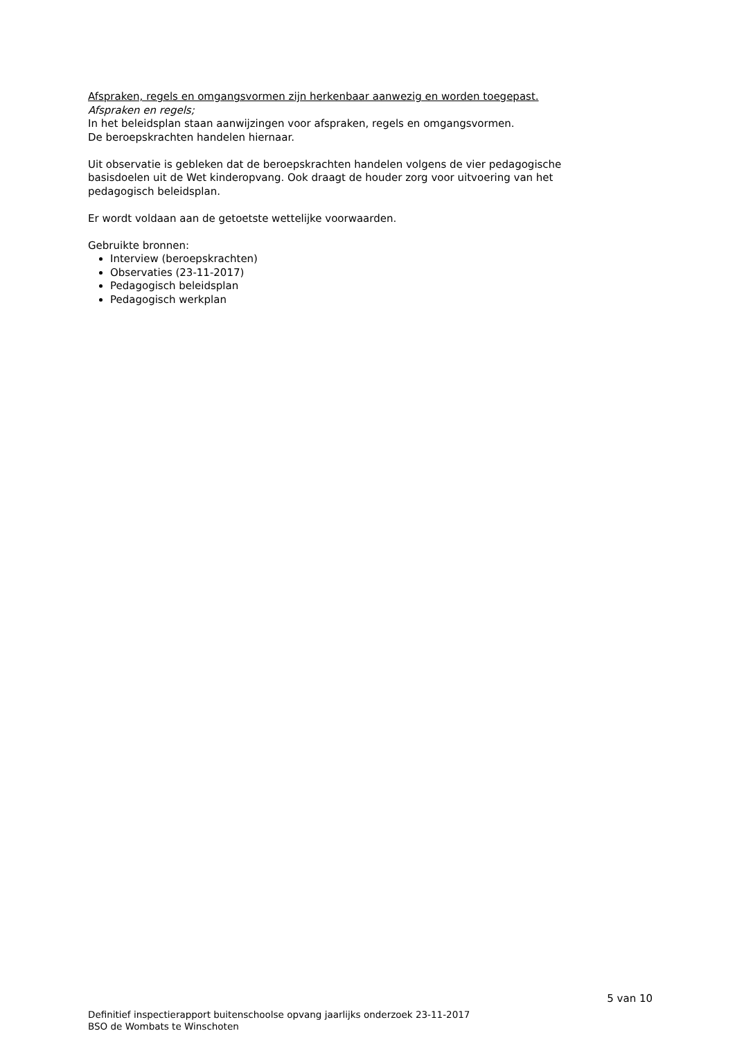Afspraken, regels en omgangsvormen zijn herkenbaar aanwezig en worden toegepast.
Afspraken en regels;
In het beleidsplan staan aanwijzingen voor afspraken, regels en omgangsvormen.
De beroepskrachten handelen hiernaar.
Uit observatie is gebleken dat de beroepskrachten handelen volgens de vier pedagogische basisdoelen uit de Wet kinderopvang. Ook draagt de houder zorg voor uitvoering van het pedagogisch beleidsplan.
Er wordt voldaan aan de getoetste wettelijke voorwaarden.
Gebruikte bronnen:
Interview (beroepskrachten)
Observaties (23-11-2017)
Pedagogisch beleidsplan
Pedagogisch werkplan
5 van 10
Definitief inspectierapport buitenschoolse opvang jaarlijks onderzoek 23-11-2017
BSO de Wombats te Winschoten